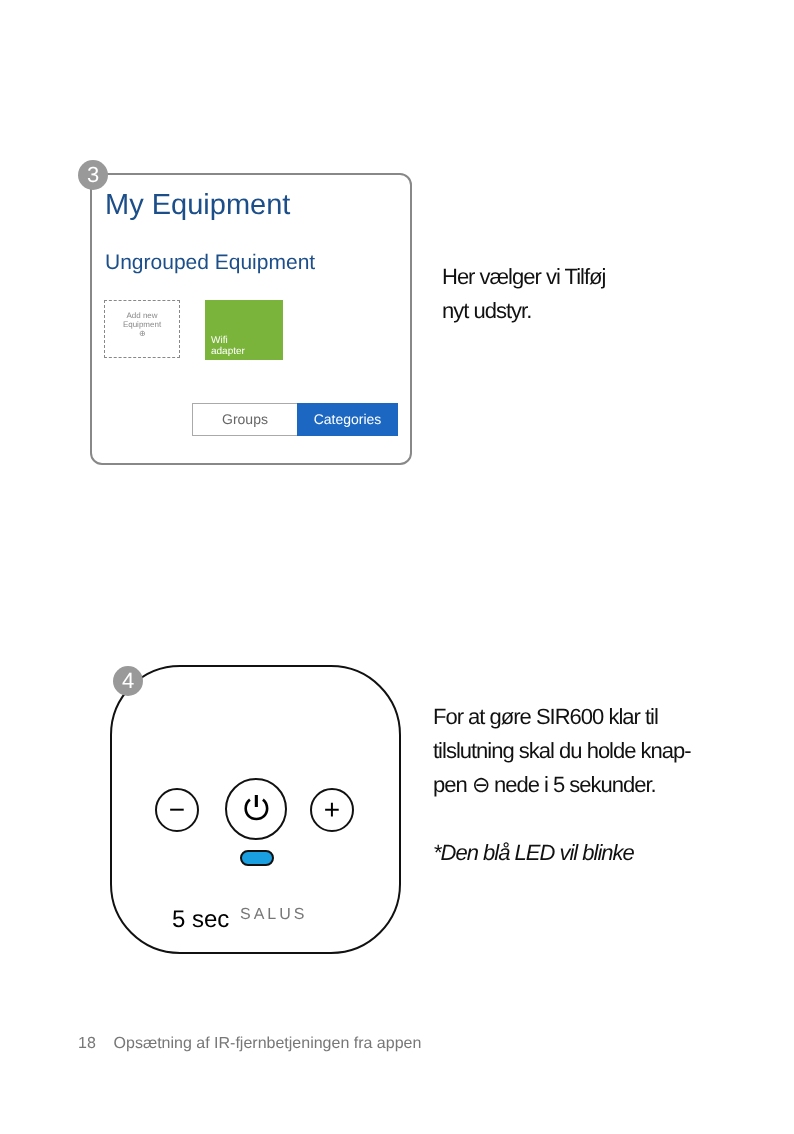3
My Equipment
Ungrouped Equipment
Add new
Equipment
⊕
Wifi
adapter
Groups Categories
Her vælger vi Tilføj
nyt udstyr.
4
− ⏻ +
5 sec SALUS
For at gøre SIR600 klar til
tilslutning skal du holde knap-
pen ⊖ nede i 5 sekunder.
*Den blå LED vil blinke
18 Opsætning af IR-fjernbetjeningen fra appen